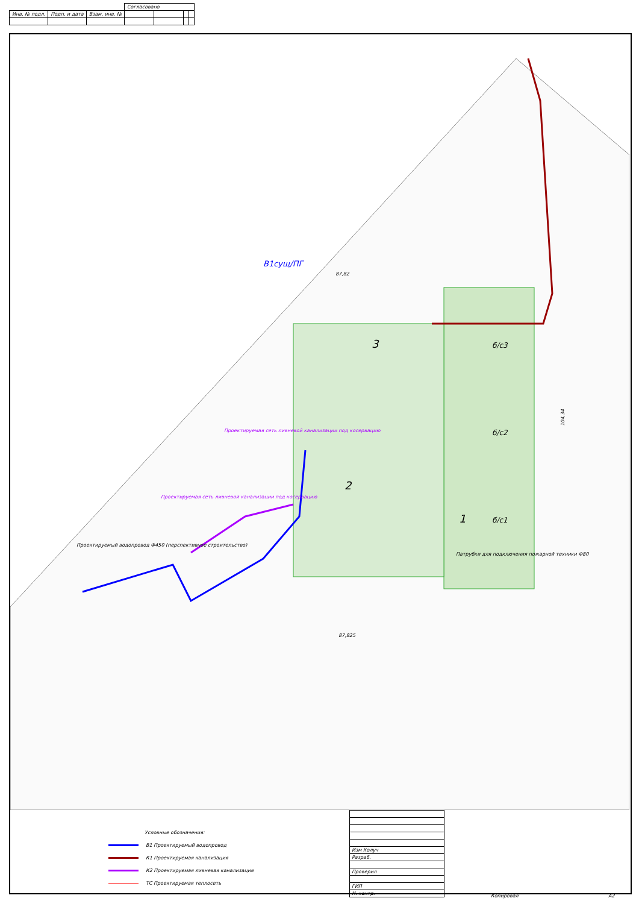| | | | Согласовано | | | |
| Инв. № подл. | Подп. и дата | Взам. инв. № | | | | |
В1сущ/ПГ
3
2
1
б/с3
б/с2
б/с1
87,82
87,825
104,34
Патрубки для подключения пожарной техники Ф80
Проектируемый водопровод Ф450 (перспективное строительство)
Проектируемая сеть ливневой канализации под косервацию
Проектируемая сеть ливневой канализации под косервацию
Условные обозначения:
В1 Проектируемый водопровод
К1 Проектируемая канализация
К2 Проектируемая ливневая канализация
ТС Проектируемая теплосеть
| Изм Колуч |
| Разраб. |
| Проверил |
| ГИП |
| Н. контр. |
Копировал А2